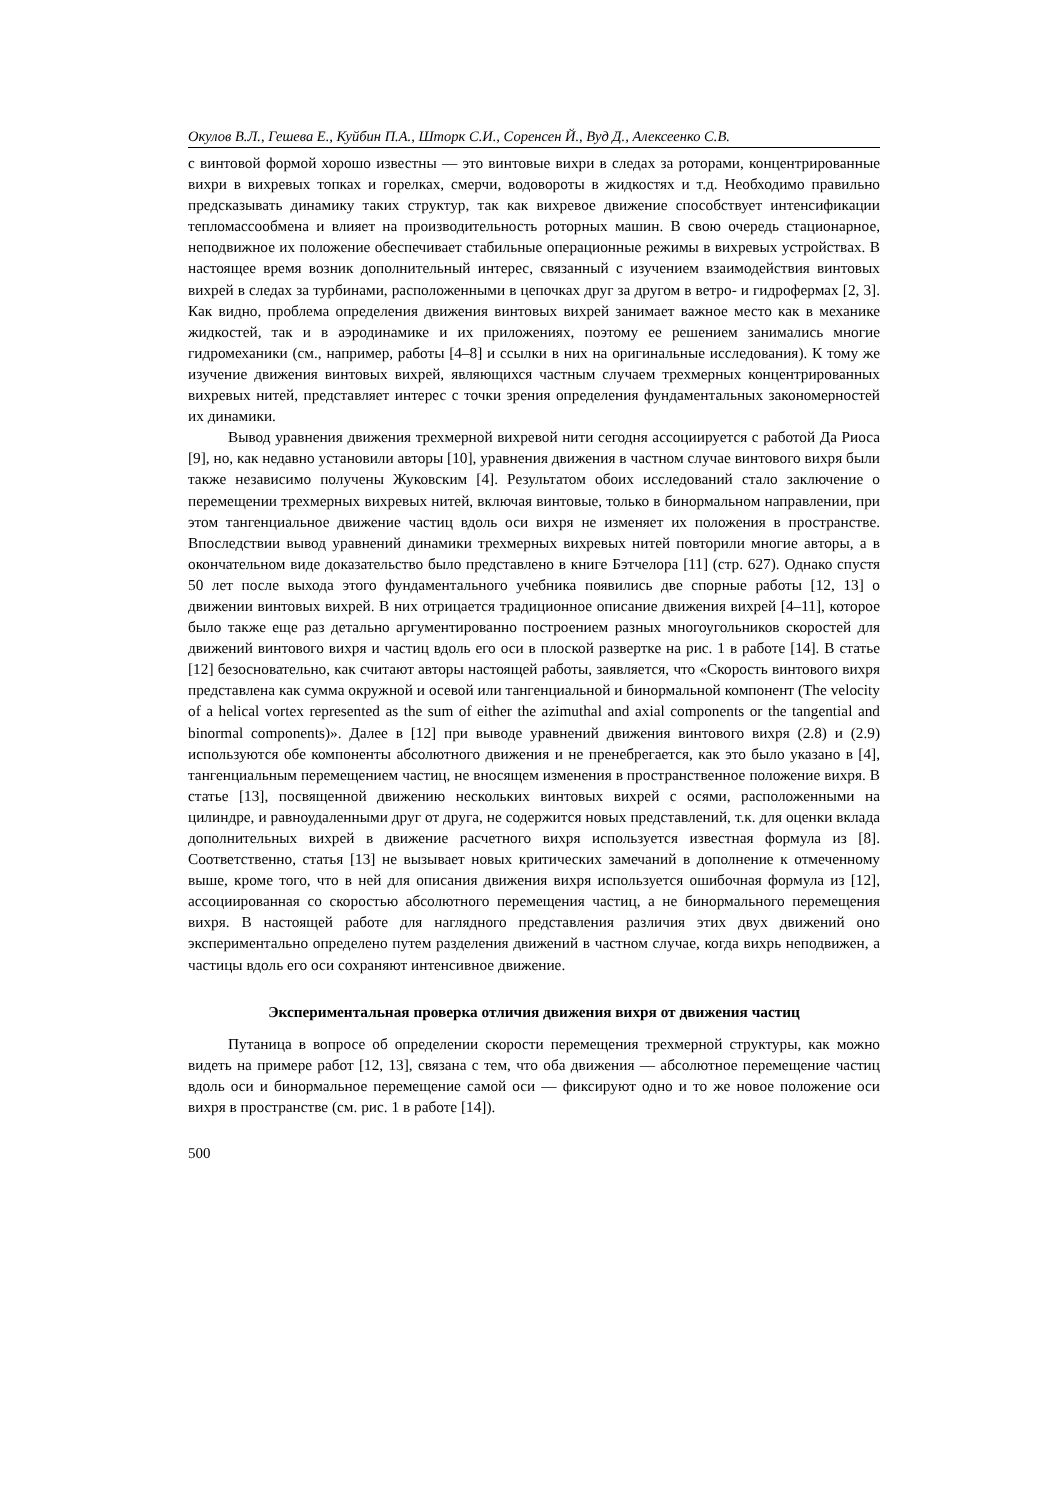Окулов В.Л., Гешева Е., Куйбин П.А., Шторк С.И., Соренсен Й., Вуд Д., Алексеенко С.В.
с винтовой формой хорошо известны — это винтовые вихри в следах за роторами, концентрированные вихри в вихревых топках и горелках, смерчи, водовороты в жидкостях и т.д. Необходимо правильно предсказывать динамику таких структур, так как вихревое движение способствует интенсификации тепломассообмена и влияет на производительность роторных машин. В свою очередь стационарное, неподвижное их положение обеспечивает стабильные операционные режимы в вихревых устройствах. В настоящее время возник дополнительный интерес, связанный с изучением взаимодействия винтовых вихрей в следах за турбинами, расположенными в цепочках друг за другом в ветро- и гидрофермах [2, 3]. Как видно, проблема определения движения винтовых вихрей занимает важное место как в механике жидкостей, так и в аэродинамике и их приложениях, поэтому ее решением занимались многие гидромеханики (см., например, работы [4–8] и ссылки в них на оригинальные исследования). К тому же изучение движения винтовых вихрей, являющихся частным случаем трехмерных концентрированных вихревых нитей, представляет интерес с точки зрения определения фундаментальных закономерностей их динамики.
Вывод уравнения движения трехмерной вихревой нити сегодня ассоциируется с работой Да Риоса [9], но, как недавно установили авторы [10], уравнения движения в частном случае винтового вихря были также независимо получены Жуковским [4]. Результатом обоих исследований стало заключение о перемещении трехмерных вихревых нитей, включая винтовые, только в бинормальном направлении, при этом тангенциальное движение частиц вдоль оси вихря не изменяет их положения в пространстве. Впоследствии вывод уравнений динамики трехмерных вихревых нитей повторили многие авторы, а в окончательном виде доказательство было представлено в книге Бэтчелора [11] (стр. 627). Однако спустя 50 лет после выхода этого фундаментального учебника появились две спорные работы [12, 13] о движении винтовых вихрей. В них отрицается традиционное описание движения вихрей [4–11], которое было также еще раз детально аргументированно построением разных многоугольников скоростей для движений винтового вихря и частиц вдоль его оси в плоской развертке на рис. 1 в работе [14]. В статье [12] безосновательно, как считают авторы настоящей работы, заявляется, что «Скорость винтового вихря представлена как сумма окружной и осевой или тангенциальной и бинормальной компонент (The velocity of a helical vortex represented as the sum of either the azimuthal and axial components or the tangential and binormal components)». Далее в [12] при выводе уравнений движения винтового вихря (2.8) и (2.9) используются обе компоненты абсолютного движения и не пренебрегается, как это было указано в [4], тангенциальным перемещением частиц, не вносящем изменения в пространственное положение вихря. В статье [13], посвященной движению нескольких винтовых вихрей с осями, расположенными на цилиндре, и равноудаленными друг от друга, не содержится новых представлений, т.к. для оценки вклада дополнительных вихрей в движение расчетного вихря используется известная формула из [8]. Соответственно, статья [13] не вызывает новых критических замечаний в дополнение к отмеченному выше, кроме того, что в ней для описания движения вихря используется ошибочная формула из [12], ассоциированная со скоростью абсолютного перемещения частиц, а не бинормального перемещения вихря. В настоящей работе для наглядного представления различия этих двух движений оно экспериментально определено путем разделения движений в частном случае, когда вихрь неподвижен, а частицы вдоль его оси сохраняют интенсивное движение.
Экспериментальная проверка отличия движения вихря от движения частиц
Путаница в вопросе об определении скорости перемещения трехмерной структуры, как можно видеть на примере работ [12, 13], связана с тем, что оба движения — абсолютное перемещение частиц вдоль оси и бинормальное перемещение самой оси — фиксируют одно и то же новое положение оси вихря в пространстве (см. рис. 1 в работе [14]).
500